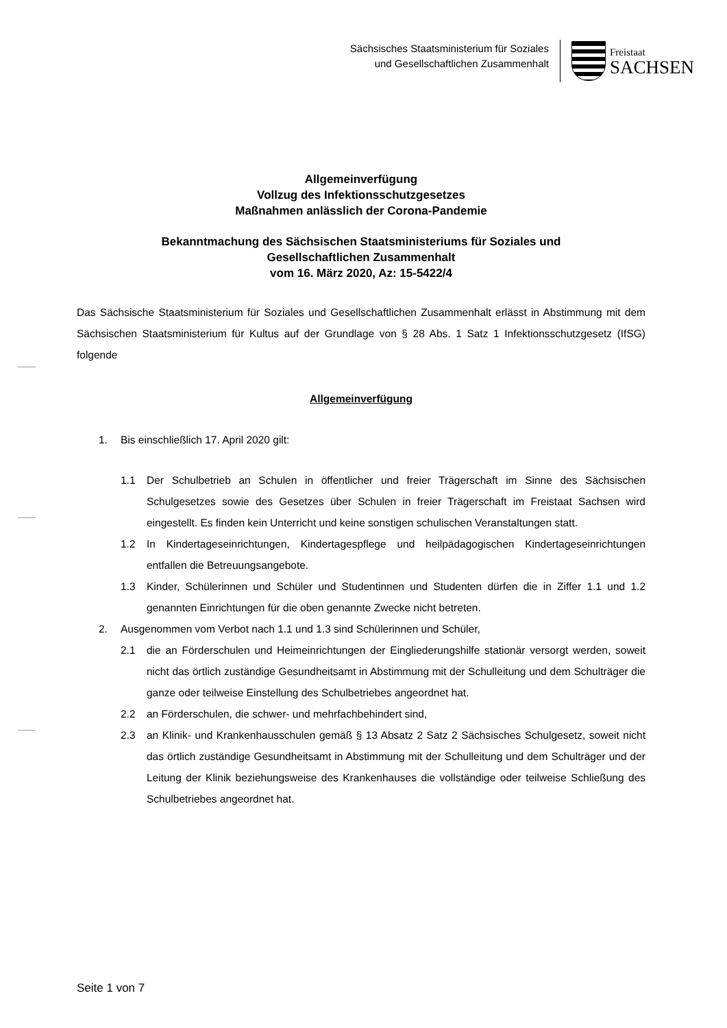Sächsisches Staatsministerium für Soziales
und Gesellschaftlichen Zusammenhalt
Freistaat
SACHSEN
Allgemeinverfügung
Vollzug des Infektionsschutzgesetzes
Maßnahmen anlässlich der Corona-Pandemie
Bekanntmachung des Sächsischen Staatsministeriums für Soziales und
Gesellschaftlichen Zusammenhalt
vom 16. März 2020, Az: 15-5422/4
Das Sächsische Staatsministerium für Soziales und Gesellschaftlichen Zusammenhalt erlässt in Abstimmung mit dem Sächsischen Staatsministerium für Kultus auf der Grundlage von § 28 Abs. 1 Satz 1 Infektionsschutzgesetz (IfSG) folgende
Allgemeinverfügung
1. Bis einschließlich 17. April 2020 gilt:
1.1 Der Schulbetrieb an Schulen in öffentlicher und freier Trägerschaft im Sinne des Sächsischen Schulgesetzes sowie des Gesetzes über Schulen in freier Trägerschaft im Freistaat Sachsen wird eingestellt. Es finden kein Unterricht und keine sonstigen schulischen Veranstaltungen statt.
1.2 In Kindertageseinrichtungen, Kindertagespflege und heilpädagogischen Kindertageseinrichtungen entfallen die Betreuungsangebote.
1.3 Kinder, Schülerinnen und Schüler und Studentinnen und Studenten dürfen die in Ziffer 1.1 und 1.2 genannten Einrichtungen für die oben genannte Zwecke nicht betreten.
2. Ausgenommen vom Verbot nach 1.1 und 1.3 sind Schülerinnen und Schüler,
2.1 die an Förderschulen und Heimeinrichtungen der Eingliederungshilfe stationär versorgt werden, soweit nicht das örtlich zuständige Gesundheitsamt in Abstimmung mit der Schulleitung und dem Schulträger die ganze oder teilweise Einstellung des Schulbetriebes angeordnet hat.
2.2 an Förderschulen, die schwer- und mehrfachbehindert sind,
2.3 an Klinik- und Krankenhausschulen gemäß § 13 Absatz 2 Satz 2 Sächsisches Schulgesetz, soweit nicht das örtlich zuständige Gesundheitsamt in Abstimmung mit der Schulleitung und dem Schulträger und der Leitung der Klinik beziehungsweise des Krankenhauses die vollständige oder teilweise Schließung des Schulbetriebes angeordnet hat.
Seite 1 von 7